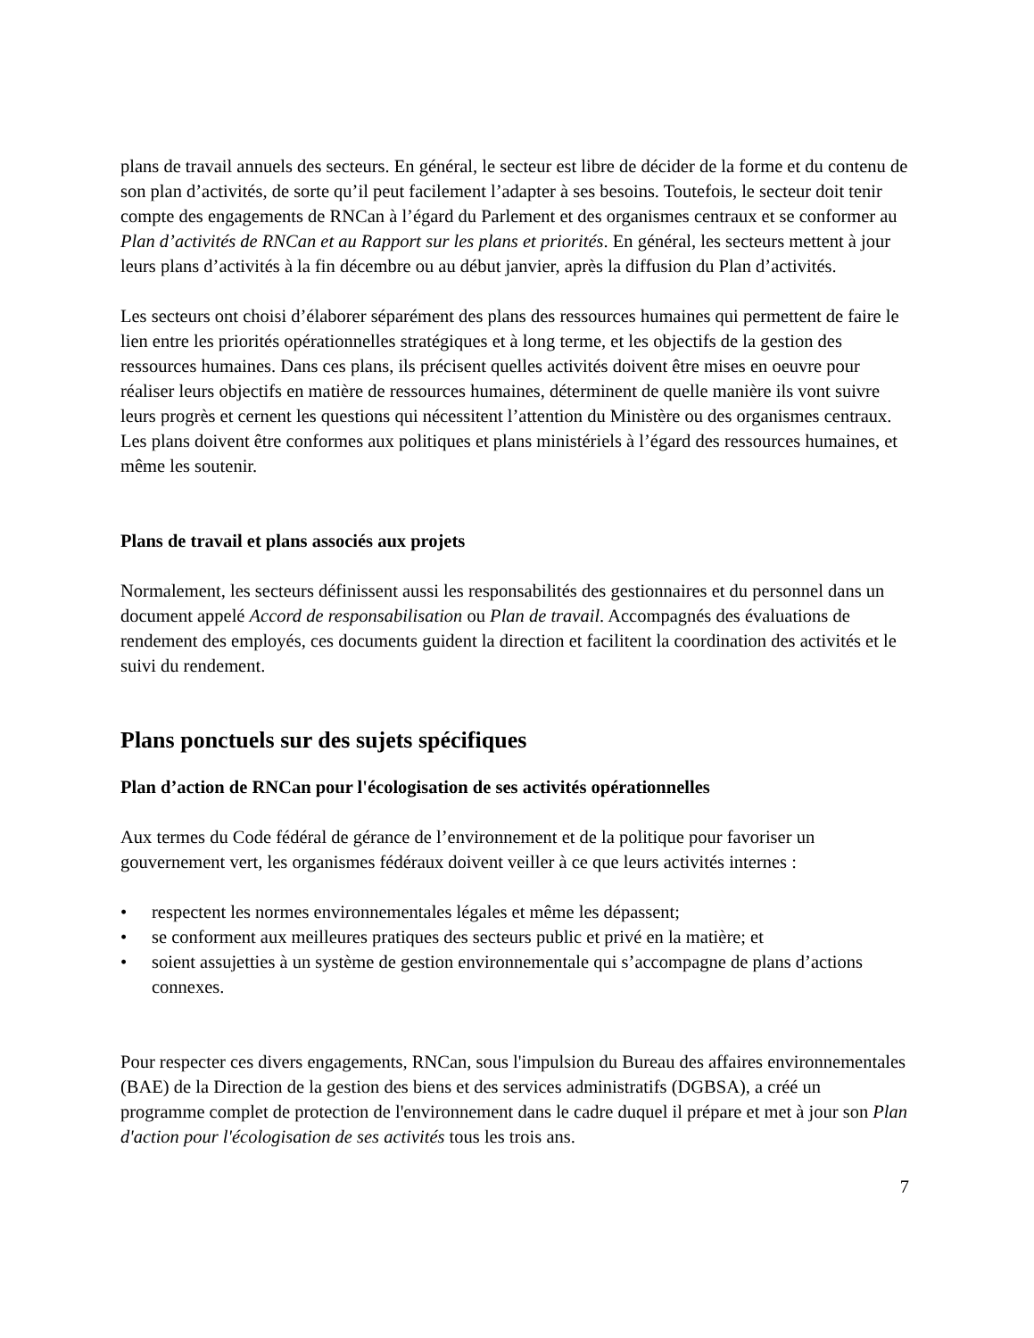plans de travail annuels des secteurs. En général, le secteur est libre de décider de la forme et du contenu de son plan d’activités, de sorte qu’il peut facilement l’adapter à ses besoins. Toutefois, le secteur doit tenir compte des engagements de RNCan à l’égard du Parlement et des organismes centraux et se conformer au Plan d’activités de RNCan et au Rapport sur les plans et priorités. En général, les secteurs mettent à jour leurs plans d’activités à la fin décembre ou au début janvier, après la diffusion du Plan d’activités.
Les secteurs ont choisi d’élaborer séparément des plans des ressources humaines qui permettent de faire le lien entre les priorités opérationnelles stratégiques et à long terme, et les objectifs de la gestion des ressources humaines. Dans ces plans, ils précisent quelles activités doivent être mises en oeuvre pour réaliser leurs objectifs en matière de ressources humaines, déterminent de quelle manière ils vont suivre leurs progrès et cernent les questions qui nécessitent l’attention du Ministère ou des organismes centraux. Les plans doivent être conformes aux politiques et plans ministériels à l’égard des ressources humaines, et même les soutenir.
Plans de travail et plans associés aux projets
Normalement, les secteurs définissent aussi les responsabilités des gestionnaires et du personnel dans un document appelé Accord de responsabilisation ou Plan de travail. Accompagnés des évaluations de rendement des employés, ces documents guident la direction et facilitent la coordination des activités et le suivi du rendement.
Plans ponctuels sur des sujets spécifiques
Plan d’action de RNCan pour l'écologisation de ses activités opérationnelles
Aux termes du Code fédéral de gérance de l’environnement et de la politique pour favoriser un gouvernement vert, les organismes fédéraux doivent veiller à ce que leurs activités internes :
• respectent les normes environnementales légales et même les dépassent;
• se conforment aux meilleures pratiques des secteurs public et privé en la matière; et
• soient assujetties à un système de gestion environnementale qui s’accompagne de plans d’actions connexes.
Pour respecter ces divers engagements, RNCan, sous l'impulsion du Bureau des affaires environnementales (BAE) de la Direction de la gestion des biens et des services administratifs (DGBSA), a créé un programme complet de protection de l'environnement dans le cadre duquel il prépare et met à jour son Plan d'action pour l'écologisation de ses activités tous les trois ans.
7